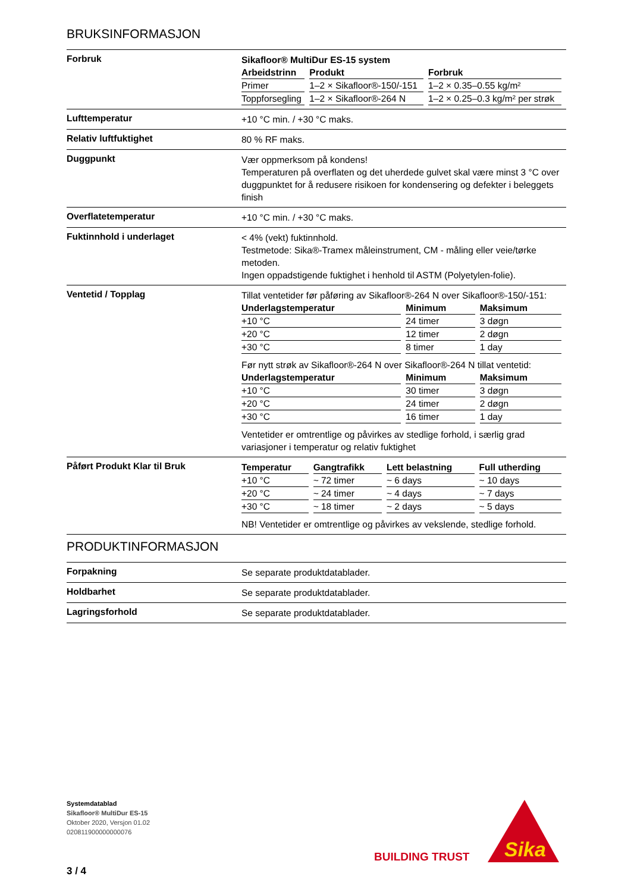BRUKSINFORMASJON
Forbruk
Sikafloor® MultiDur ES-15 system
| Arbeidstrinn | Produkt | Forbruk |
| --- | --- | --- |
| Primer | 1–2 × Sikafloor®-150/-151 | 1–2 × 0.35–0.55 kg/m² |
| Toppforsegling | 1–2 × Sikafloor®-264 N | 1–2 × 0.25–0.3 kg/m² per strøk |
Lufttemperatur
+10 °C min. / +30 °C maks.
Relativ luftfuktighet
80 % RF maks.
Duggpunkt
Vær oppmerksom på kondens!
Temperaturen på overflaten og det uherdede gulvet skal være minst 3 °C over duggpunktet for å redusere risikoen for kondensering og defekter i beleggets finish
Overflatetemperatur
+10 °C min. / +30 °C maks.
Fuktinnhold i underlaget
< 4% (vekt) fuktinnhold.
Testmetode: Sika®-Tramex måleinstrument, CM - måling eller veie/tørke metoden.
Ingen oppadstigende fuktighet i henhold til ASTM (Polyetylen-folie).
Ventetid / Topplag
Tillat ventetider før påføring av Sikafloor®-264 N over Sikafloor®-150/-151:
| Underlagstemperatur | Minimum | Maksimum |
| --- | --- | --- |
| +10 °C | 24 timer | 3 døgn |
| +20 °C | 12 timer | 2 døgn |
| +30 °C | 8 timer | 1 day |
Før nytt strøk av Sikafloor®-264 N over Sikafloor®-264 N tillat ventetid:
| Underlagstemperatur | Minimum | Maksimum |
| --- | --- | --- |
| +10 °C | 30 timer | 3 døgn |
| +20 °C | 24 timer | 2 døgn |
| +30 °C | 16 timer | 1 day |
Ventetider er omtrentlige og påvirkes av stedlige forhold, i særlig grad variasjoner i temperatur og relativ fuktighet
Påført Produkt Klar til Bruk
| Temperatur | Gangtrafikk | Lett belastning | Full utherding |
| --- | --- | --- | --- |
| +10 °C | ~ 72 timer | ~ 6 days | ~ 10 days |
| +20 °C | ~ 24 timer | ~ 4 days | ~ 7 days |
| +30 °C | ~ 18 timer | ~ 2 days | ~ 5 days |
NB! Ventetider er omtrentlige og påvirkes av vekslende, stedlige forhold.
PRODUKTINFORMASJON
Forpakning
Se separate produktdatablader.
Holdbarhet
Se separate produktdatablader.
Lagringsforhold
Se separate produktdatablader.
Systemdatablad
Sikafloor® MultiDur ES-15
Oktober 2020, Versjon 01.02
020811900000000076
BUILDING TRUST
Sika
3 / 4